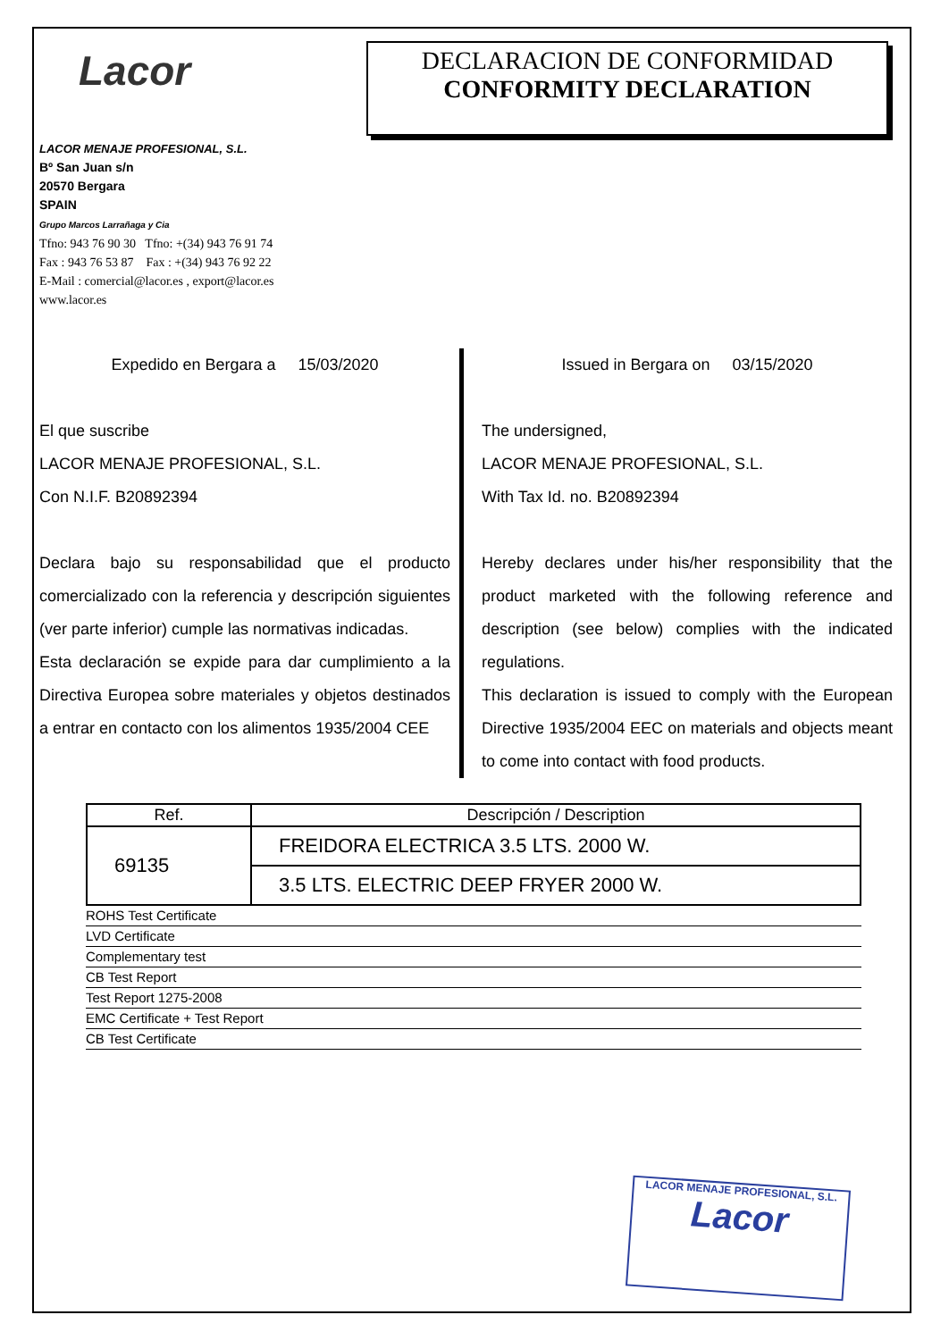Lacor
DECLARACION DE CONFORMIDAD
CONFORMITY DECLARATION
LACOR MENAJE PROFESIONAL, S.L.
Bº San Juan s/n
20570 Bergara
SPAIN
Grupo Marcos Larrañaga y Cia
Tfno: 943 76 90 30 Tfno: +(34) 943 76 91 74
Fax : 943 76 53 87 Fax : +(34) 943 76 92 22
E-Mail : comercial@lacor.es , export@lacor.es
www.lacor.es
Expedido en Bergara a 15/03/2020
El que suscribe
LACOR MENAJE PROFESIONAL, S.L.
Con N.I.F. B20892394
Declara bajo su responsabilidad que el producto comercializado con la referencia y descripción siguientes (ver parte inferior) cumple las normativas indicadas.
Esta declaración se expide para dar cumplimiento a la Directiva Europea sobre materiales y objetos destinados a entrar en contacto con los alimentos 1935/2004 CEE
Issued in Bergara on 03/15/2020
The undersigned,
LACOR MENAJE PROFESIONAL, S.L.
With Tax Id. no. B20892394
Hereby declares under his/her responsibility that the product marketed with the following reference and description (see below) complies with the indicated regulations.
This declaration is issued to comply with the European Directive 1935/2004 EEC on materials and objects meant to come into contact with food products.
| Ref. | Descripción / Description |
| 69135 | FREIDORA ELECTRICA 3.5 LTS. 2000 W. |
| | 3.5 LTS. ELECTRIC DEEP FRYER 2000 W. |
ROHS Test Certificate
LVD Certificate
Complementary test
CB Test Report
Test Report 1275-2008
EMC Certificate + Test Report
CB Test Certificate
LACOR MENAJE PROFESIONAL, S.L.
Lacor